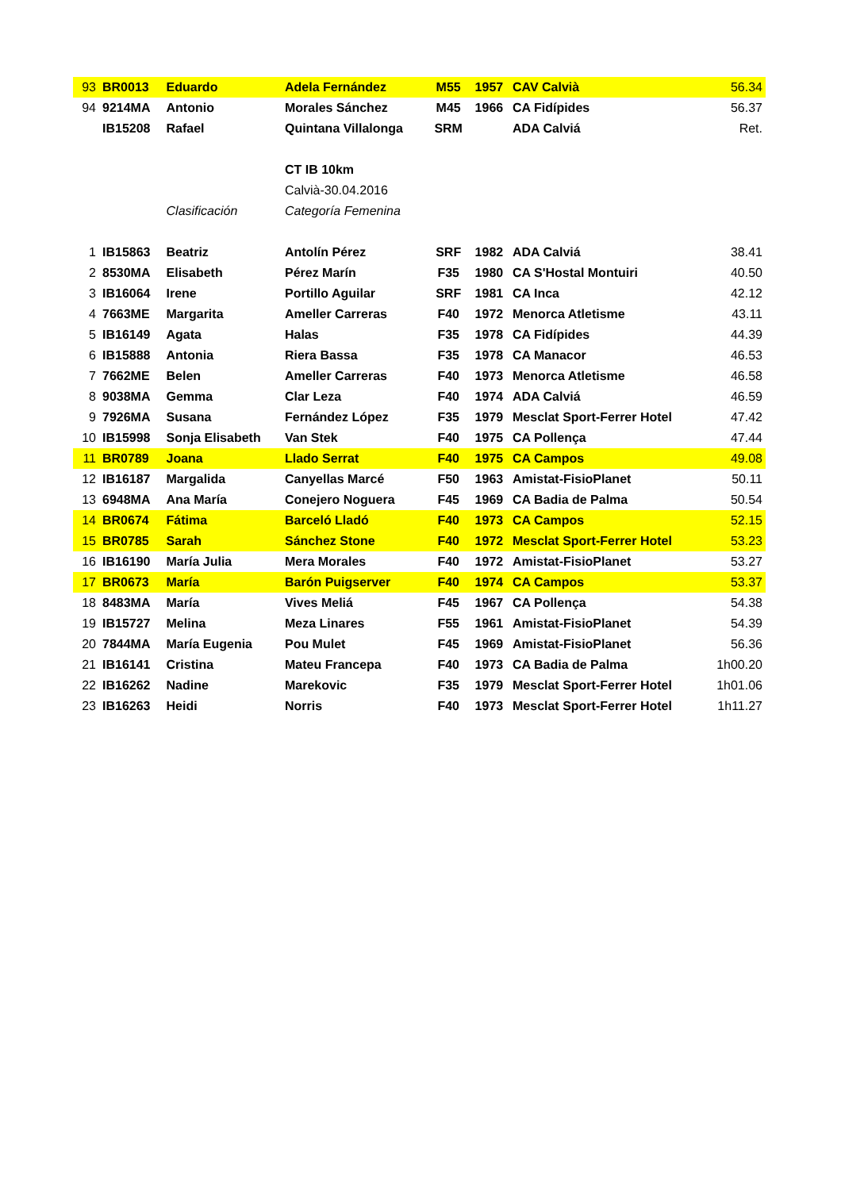| 93 | BR0013 | Eduardo | Adela Fernández | M55 | 1957 | CAV Calvià | 56.34 |
| 94 | 9214MA | Antonio | Morales Sánchez | M45 | 1966 | CA Fidípides | 56.37 |
| | IB15208 | Rafael | Quintana Villalonga | SRM | | ADA Calviá | Ret. |
| | | | CT IB 10km | | | | |
| | | | Calvià-30.04.2016 | | | | |
| | | Clasificación | Categoría Femenina | | | | |
| 1 | IB15863 | Beatriz | Antolín Pérez | SRF | 1982 | ADA Calviá | 38.41 |
| 2 | 8530MA | Elisabeth | Pérez Marín | F35 | 1980 | CA S'Hostal Montuiri | 40.50 |
| 3 | IB16064 | Irene | Portillo Aguilar | SRF | 1981 | CA Inca | 42.12 |
| 4 | 7663ME | Margarita | Ameller Carreras | F40 | 1972 | Menorca Atletisme | 43.11 |
| 5 | IB16149 | Agata | Halas | F35 | 1978 | CA Fidípides | 44.39 |
| 6 | IB15888 | Antonia | Riera Bassa | F35 | 1978 | CA Manacor | 46.53 |
| 7 | 7662ME | Belen | Ameller Carreras | F40 | 1973 | Menorca Atletisme | 46.58 |
| 8 | 9038MA | Gemma | Clar Leza | F40 | 1974 | ADA Calviá | 46.59 |
| 9 | 7926MA | Susana | Fernández López | F35 | 1979 | Mesclat Sport-Ferrer Hotel | 47.42 |
| 10 | IB15998 | Sonja Elisabeth | Van Stek | F40 | 1975 | CA Pollença | 47.44 |
| 11 | BR0789 | Joana | Llado Serrat | F40 | 1975 | CA Campos | 49.08 |
| 12 | IB16187 | Margalida | Canyellas Marcé | F50 | 1963 | Amistat-FisioPlanet | 50.11 |
| 13 | 6948MA | Ana María | Conejero Noguera | F45 | 1969 | CA Badia de Palma | 50.54 |
| 14 | BR0674 | Fátima | Barceló Lladó | F40 | 1973 | CA Campos | 52.15 |
| 15 | BR0785 | Sarah | Sánchez Stone | F40 | 1972 | Mesclat Sport-Ferrer Hotel | 53.23 |
| 16 | IB16190 | María Julia | Mera Morales | F40 | 1972 | Amistat-FisioPlanet | 53.27 |
| 17 | BR0673 | María | Barón Puigserver | F40 | 1974 | CA Campos | 53.37 |
| 18 | 8483MA | María | Vives Meliá | F45 | 1967 | CA Pollença | 54.38 |
| 19 | IB15727 | Melina | Meza Linares | F55 | 1961 | Amistat-FisioPlanet | 54.39 |
| 20 | 7844MA | María Eugenia | Pou Mulet | F45 | 1969 | Amistat-FisioPlanet | 56.36 |
| 21 | IB16141 | Cristina | Mateu Francepa | F40 | 1973 | CA Badia de Palma | 1h00.20 |
| 22 | IB16262 | Nadine | Marekovic | F35 | 1979 | Mesclat Sport-Ferrer Hotel | 1h01.06 |
| 23 | IB16263 | Heidi | Norris | F40 | 1973 | Mesclat Sport-Ferrer Hotel | 1h11.27 |